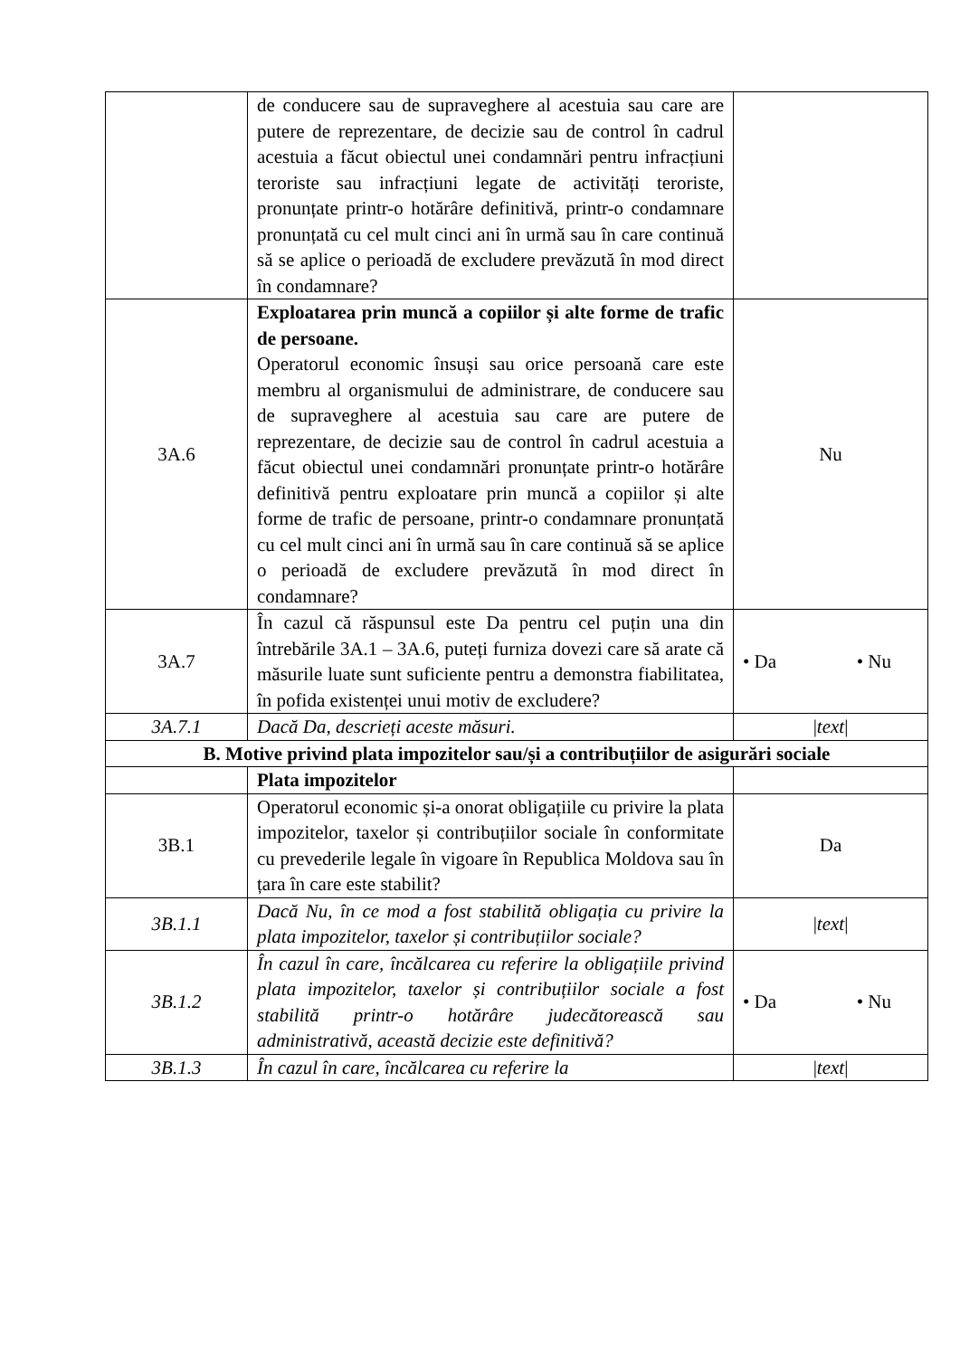| | de conducere sau de supraveghere al acestuia sau care are putere de reprezentare, de decizie sau de control în cadrul acestuia a făcut obiectul unei condamnări pentru infracțiuni teroriste sau infracțiuni legate de activități teroriste, pronunțate printr-o hotărâre definitivă, printr-o condamnare pronunțată cu cel mult cinci ani în urmă sau în care continuă să se aplice o perioadă de excludere prevăzută în mod direct în condamnare? | |
| 3A.6 | Exploatarea prin muncă a copiilor și alte forme de trafic de persoane. Operatorul economic însuși sau orice persoană care este membru al organismului de administrare, de conducere sau de supraveghere al acestuia sau care are putere de reprezentare, de decizie sau de control în cadrul acestuia a făcut obiectul unei condamnări pronunțate printr-o hotărâre definitivă pentru exploatare prin muncă a copiilor și alte forme de trafic de persoane, printr-o condamnare pronunțată cu cel mult cinci ani în urmă sau în care continuă să se aplice o perioadă de excludere prevăzută în mod direct în condamnare? | Nu |
| 3A.7 | În cazul că răspunsul este Da pentru cel puțin una din întrebările 3A.1 – 3A.6, puteți furniza dovezi care să arate că măsurile luate sunt suficiente pentru a demonstra fiabilitatea, în pofida existenței unui motiv de excludere? | • Da • Nu |
| 3A.7.1 | Dacă Da, descrieți aceste măsuri. | / text / |
| B. Motive privind plata impozitelor sau/și a contribuțiilor de asigurări sociale | | |
| | Plata impozitelor | |
| 3B.1 | Operatorul economic și-a onorat obligațiile cu privire la plata impozitelor, taxelor și contribuțiilor sociale în conformitate cu prevederile legale în vigoare în Republica Moldova sau în țara în care este stabilit? | Da |
| 3B.1.1 | Dacă Nu, în ce mod a fost stabilită obligația cu privire la plata impozitelor, taxelor și contribuțiilor sociale? | / text / |
| 3B.1.2 | În cazul în care, încălcarea cu referire la obligațiile privind plata impozitelor, taxelor și contribuțiilor sociale a fost stabilită printr-o hotărâre judecătorească sau administrativă, această decizie este definitivă? | • Da • Nu |
| 3B.1.3 | În cazul în care, încălcarea cu referire la | / text / |